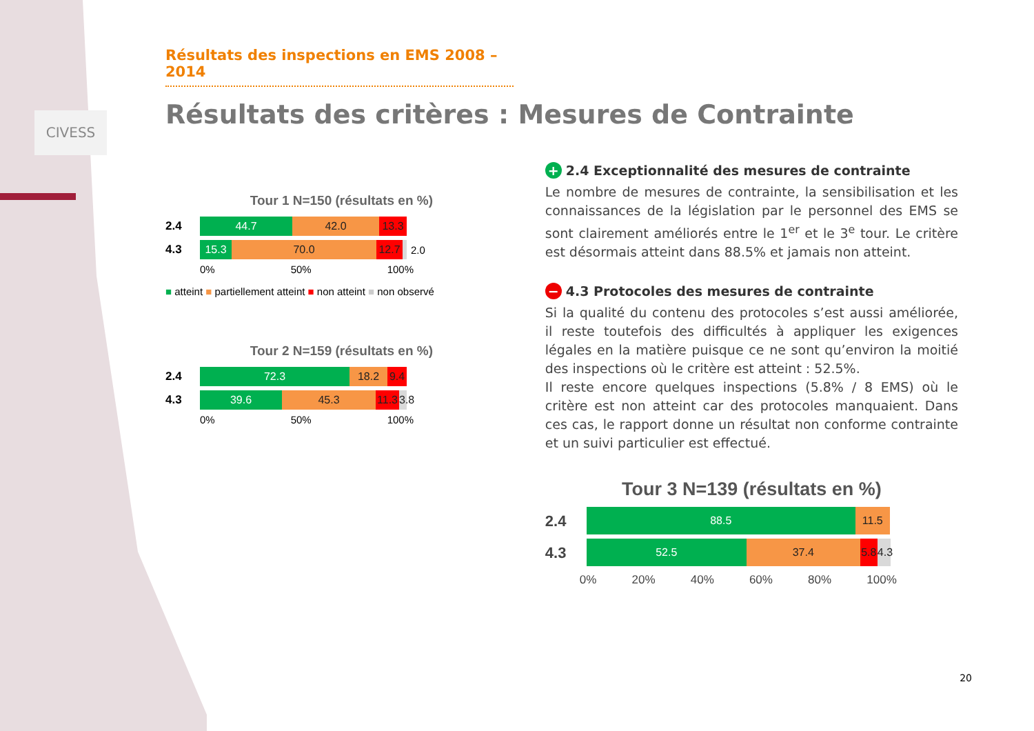CIVESS
Résultats des inspections en EMS 2008 – 2014
Résultats des critères : Mesures de Contrainte
Tour 1 N=150 (résultats en %)
2.4
44.7 42.0 13.3
4.3
15.3 70.0
12.7
2.0
0% 50% 100%
■ atteint ■ partiellement atteint ■ non atteint ■ non observé
Tour 2 N=159 (résultats en %)
2.4
72.3 18.2
9.4
4.3
39.6 45.3
11.3
3.8
0% 50% 100%
+ 2.4 Exceptionnalité des mesures de contrainte
Le nombre de mesures de contrainte, la sensibilisation et les connaissances de la législation par le personnel des EMS se sont clairement améliorés entre le 1<sup>er</sup> et le 3<sup>e</sup> tour. Le critère est désormais atteint dans 88.5% et jamais non atteint.
− 4.3 Protocoles des mesures de contrainte
Si la qualité du contenu des protocoles s’est aussi améliorée, il reste toutefois des difficultés à appliquer les exigences légales en la matière puisque ce ne sont qu’environ la moitié des inspections où le critère est atteint : 52.5%.
Il reste encore quelques inspections (5.8% / 8 EMS) où le critère est non atteint car des protocoles manquaient. Dans ces cas, le rapport donne un résultat non conforme contrainte et un suivi particulier est effectué.
Tour 3 N=139 (résultats en %)
2.4
88.5 11.5
4.3
52.5 37.4
5.8
4.3
0% 20% 40% 60% 80% 100%
20